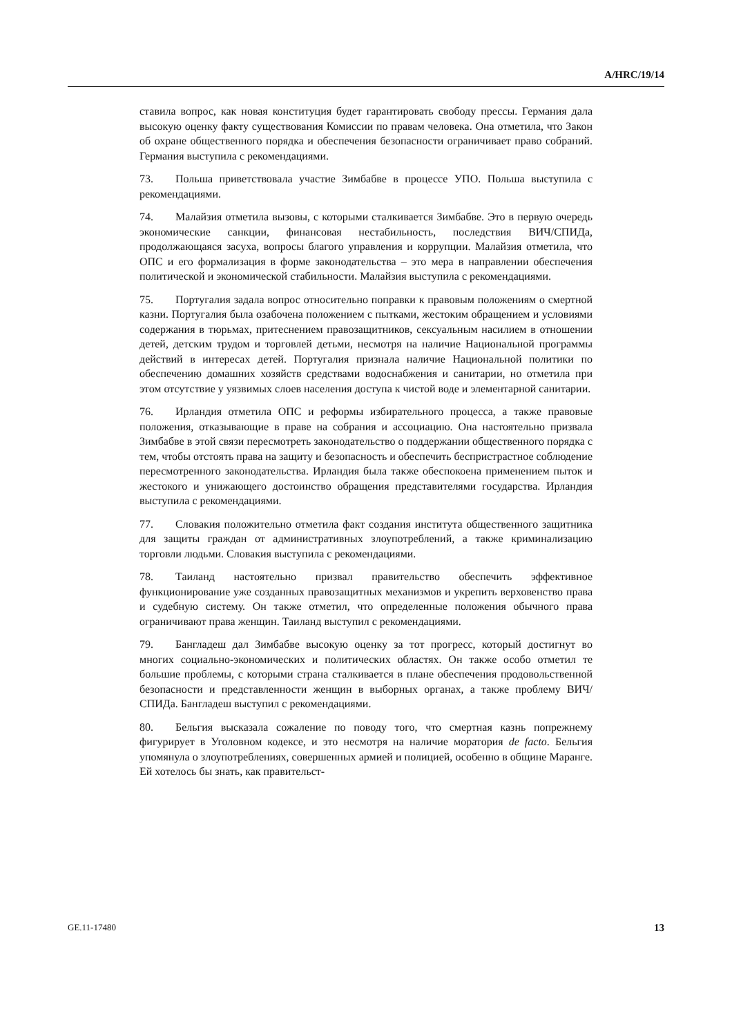A/HRC/19/14
ставила вопрос, как новая конституция будет гарантировать свободу прессы. Германия дала высокую оценку факту существования Комиссии по правам человека. Она отметила, что Закон об охране общественного порядка и обеспечения безопасности ограничивает право собраний. Германия выступила с рекомендациями.
73. Польша приветствовала участие Зимбабве в процессе УПО. Польша выступила с рекомендациями.
74. Малайзия отметила вызовы, с которыми сталкивается Зимбабве. Это в первую очередь экономические санкции, финансовая нестабильность, последствия ВИЧ/СПИДа, продолжающаяся засуха, вопросы благого управления и коррупции. Малайзия отметила, что ОПС и его формализация в форме законодательства – это мера в направлении обеспечения политической и экономической стабильности. Малайзия выступила с рекомендациями.
75. Португалия задала вопрос относительно поправки к правовым положениям о смертной казни. Португалия была озабочена положением с пытками, жестоким обращением и условиями содержания в тюрьмах, притеснением правозащитников, сексуальным насилием в отношении детей, детским трудом и торговлей детьми, несмотря на наличие Национальной программы действий в интересах детей. Португалия признала наличие Национальной политики по обеспечению домашних хозяйств средствами водоснабжения и санитарии, но отметила при этом отсутствие у уязвимых слоев населения доступа к чистой воде и элементарной санитарии.
76. Ирландия отметила ОПС и реформы избирательного процесса, а также правовые положения, отказывающие в праве на собрания и ассоциацию. Она настоятельно призвала Зимбабве в этой связи пересмотреть законодательство о поддержании общественного порядка с тем, чтобы отстоять права на защиту и безопасность и обеспечить беспристрастное соблюдение пересмотренного законодательства. Ирландия была также обеспокоена применением пыток и жестокого и унижающего достоинство обращения представителями государства. Ирландия выступила с рекомендациями.
77. Словакия положительно отметила факт создания института общественного защитника для защиты граждан от административных злоупотреблений, а также криминализацию торговли людьми. Словакия выступила с рекомендациями.
78. Таиланд настоятельно призвал правительство обеспечить эффективное функционирование уже созданных правозащитных механизмов и укрепить верховенство права и судебную систему. Он также отметил, что определенные положения обычного права ограничивают права женщин. Таиланд выступил с рекомендациями.
79. Бангладеш дал Зимбабве высокую оценку за тот прогресс, который достигнут во многих социально-экономических и политических областях. Он также особо отметил те большие проблемы, с которыми страна сталкивается в плане обеспечения продовольственной безопасности и представленности женщин в выборных органах, а также проблему ВИЧ/СПИДа. Бангладеш выступил с рекомендациями.
80. Бельгия высказала сожаление по поводу того, что смертная казнь попрежнему фигурирует в Уголовном кодексе, и это несмотря на наличие моратория de facto. Бельгия упомянула о злоупотреблениях, совершенных армией и полицией, особенно в общине Маранге. Ей хотелось бы знать, как правительст-
GE.11-17480 13